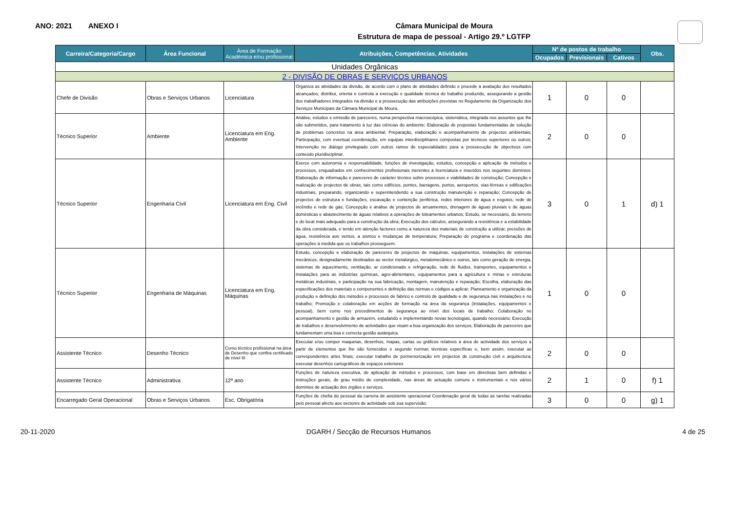ANO: 2021 ANEXO I
Câmara Municipal de Moura
Estrutura de mapa de pessoal - Artigo 29.º LGTFP
| Carreira/Categoria/Cargo | Área Funcional | Área de Formação Académica e/ou profissional | Atribuições, Competências, Atividades | Nº de postos de trabalho | | | Obs. |
| --- | --- | --- | --- | --- | --- | --- | --- |
| | | | | Ocupados | Previsionais | Cativos | |
| Unidades Orgânicas | | | | | | | |
| 2 - DIVISÃO DE OBRAS E SERVIÇOS URBANOS | | | | | | | |
| Chefe de Divisão | Obras e Serviços Urbanos | Licenciatura | Organiza as atividades da divisão, de acordo com o plano de atividades definido e procede à avaliação dos resultados alcançados; distribui, orienta e controla a execução e qualidade técnica do trabalho produzido, assegurando a gestão dos trabalhadores integrados na divisão e a prossecução das atribuições previstas no Regulamento da Organização dos Serviços Municipais da Câmara Municipal de Moura. | 1 | 0 | 0 | |
| Técnico Superior | Ambiente | Licenciatura em Eng. Ambiente | Análise, estudos e emissão de pareceres, numa perspectiva macroscópica, sistemática, integrada nos assuntos que lhe são submetidos, para tratamento à luz das ciências do ambiente; Elaboração de propostas fundamentadas de solução de problemas concretos na área ambiental; Preparação, elaboração e acompanhamento de projectos ambientais; Participação, com eventual coordenação, em equipas interdisciplinares compostas por técnicos superiores ou outros; Intervenção no diálogo privilegiado com outros ramos de especialidades para a prossecução de objectivos com conteúdo pluridisciplinar. | 2 | 0 | 0 | |
| Técnico Superior | Engenharia Civil | Licenciatura em Eng. Civil | Exerce com autonomia e responsabilidade, funções de investigação, estudos, concepção e aplicação de métodos e processos, enquadrados em conhecimentos profissionais inerentes à licenciatura e inseridos nos seguintes domínios: Elaboração de informação e pareceres de carácter técnico sobre processos e viabilidades de construção; Concepção e realização de projectos de obras, tais como edifícios, pontes, barragens, portos, aeroportos, vias-férreas e edificações industriais, preparando, organizando e superintendendo a sua construção manutenção e reparação; Concepção de projectos de estrutura e fundações, escavação e contenção periférica, redes interiores de água e esgotos, rede de incêndio e rede de gás; Concepção e análise de projectos de arruamentos, drenagem de águas pluviais e de águas domésticas e abastecimento de águas relativos a operações de loteamentos urbanos; Estudo, se necessário, do terreno e do local mais adequado para a construção da obra; Execução dos cálculos, assegurando a resistência e a estabilidade da obra considerada, e tendo em atenção factores como a natureza dos materiais de construção a utilizar, pressões de água, resistência aos ventos, a sismos e mudanças de temperatura; Preparação do programa e coordenação das operações à medida que os trabalhos prosseguem. | 3 | 0 | 1 | d) 1 |
| Técnico Superior | Engenharia de Máquinas | Licenciatura em Eng. Máquinas | Estudo, concepção e elaboração de pareceres de projectos de máquinas, equipamentos, instalações de sistemas mecânicos, designadamente destinados ao sector metalúrgico, metalomecânico e outros, tais como geração de energia, sistemas de aquecimento, ventilação, ar condicionado e refrigeração, rede de fluidos, transportes, equipamentos e instalações para as indústrias químicas, agro-alimentares, equipamentos para a agricultura e minas e estruturas metálicas industriais, e participação na sua fabricação, montagem, manutenção e reparação; Escolha, elaboração das especificações dos materiais e componentes e definição das normas e códigos a aplicar; Planeamento e organização da produção e definição dos métodos e processos de fabrico e controlo de qualidade e de segurança nas instalações e no trabalho; Promoção e colaboração em acções de formação na área da segurança (instalações, equipamentos e pessoal), bem como nos procedimentos de segurança ao nível dos locais de trabalho; Colaboração no acompanhamento e gestão de armazém, estudando e implementando novas tecnologias, quando necessário; Execução de trabalhos e desenvolvimento de actividades que visam a boa organização dos serviços; Elaboração de pareceres que fundamentam uma boa e correcta gestão autárquica. | 1 | 0 | 0 | |
| Assistente Técnico | Desenho Técnico | Curso técnico profissional na área de Desenho que confira certificado de nível III | Executar e/ou compor maquetas, desenhos, mapas, cartas ou gráficos relativos à área de actividade dos serviços a partir de elementos que lhe são fornecidos e segundo normas técnicas específicas e, bem assim, executar as correspondentes artes finais: executar trabalho de pormenorização em projectos de construção civil e arquitectura; executar desenhos cartográficos de espaços exteriores | 2 | 0 | 0 | |
| Assistente Técnico | Administrativa | 12º ano | Funções de natureza executiva, de aplicação de métodos e processos, com base em directivas bem definidas e instruções gerais, de grau médio de complexidade, nas áreas de actuação comuns e instrumentais e nos vários domínios de actuação dos órgãos e serviços. | 2 | 1 | 0 | f) 1 |
| Encarregado Geral Operacional | Obras e Serviços Urbanos | Esc. Obrigatória | Funções de chefia do pessoal da carreira de assistente operacional Coordenação geral de todas as tarefas realizadas pelo pessoal afecto aos sectores de actividade sob sua supervisão. | 3 | 0 | 0 | g) 1 |
20-11-2020 DGARH / Secção de Recursos Humanos 4 de 25